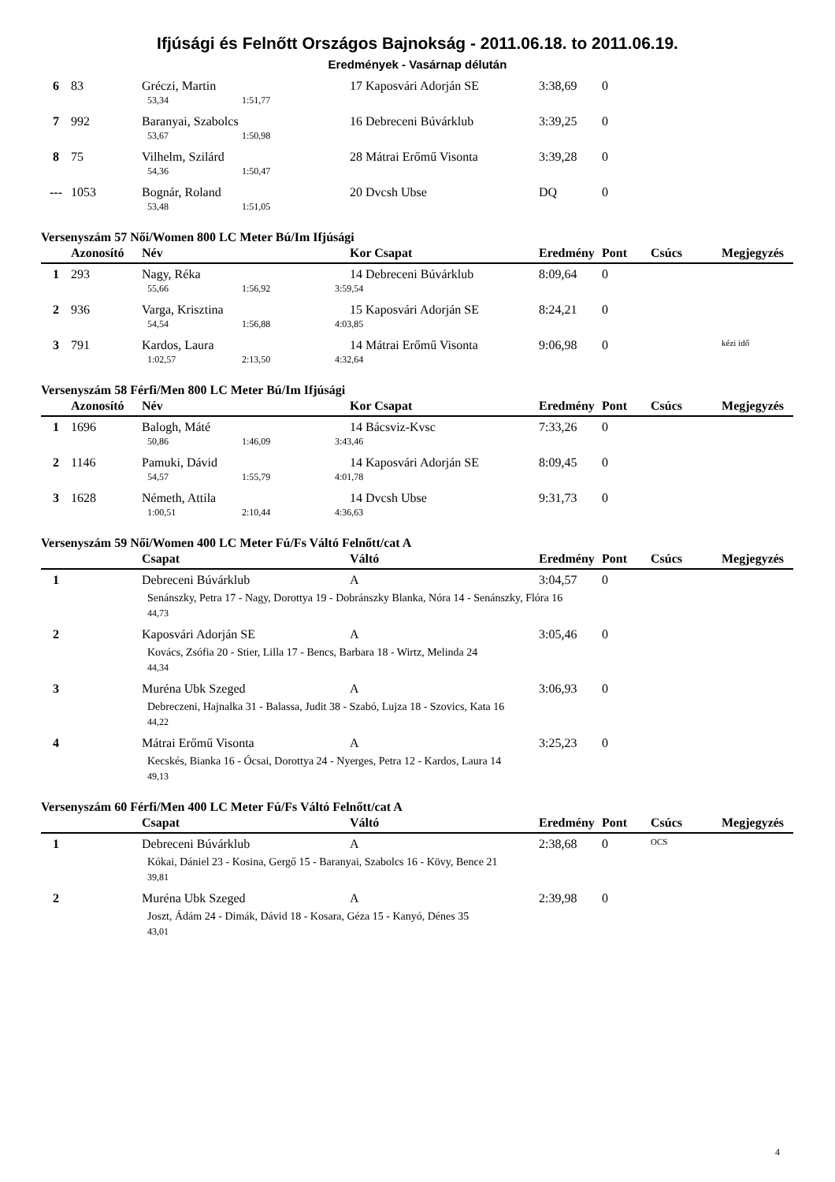Ifjúsági és Felnőtt Országos Bajnokság - 2011.06.18. to 2011.06.19.
Eredmények - Vasárnap délután
| 6 | 83 | Gréczi, Martin | | | 17 Kaposvári Adorján SE | 3:38,69 | 0 | | |
| | | 53,34 | 1:51,77 | | | | | | |
| 7 | 992 | Baranyai, Szabolcs | | | 16 Debreceni Búvárklub | 3:39,25 | 0 | | |
| | | 53,67 | 1:50,98 | | | | | | |
| 8 | 75 | Vilhelm, Szilárd | | | 28 Mátrai Erőmű Visonta | 3:39,28 | 0 | | |
| | | 54,36 | 1:50,47 | | | | | | |
| --- | 1053 | Bognár, Roland | | | 20 Dvcsh Ubse | DQ | 0 | | |
| | | 53,48 | 1:51,05 | | | | | | |
Versenyszám 57 Női/Women 800 LC Meter Bú/Im Ifjúsági
| | Azonosító | Név | | | Kor Csapat | Eredmény | Pont | Csúcs | Megjegyzés |
| --- | --- | --- | --- | --- | --- | --- | --- | --- | --- |
| 1 | 293 | Nagy, Réka | | | 14 Debreceni Búvárklub | 8:09,64 | 0 | | |
| | | 55,66 | 1:56,92 | 3:59,54 | | | | | |
| 2 | 936 | Varga, Krisztina | | | 15 Kaposvári Adorján SE | 8:24,21 | 0 | | |
| | | 54,54 | 1:56,88 | 4:03,85 | | | | | |
| 3 | 791 | Kardos, Laura | | | 14 Mátrai Erőmű Visonta | 9:06,98 | 0 | | kézi idő |
| | | 1:02,57 | 2:13,50 | 4:32,64 | | | | | |
Versenyszám 58 Férfi/Men 800 LC Meter Bú/Im Ifjúsági
| | Azonosító | Név | | | Kor Csapat | Eredmény | Pont | Csúcs | Megjegyzés |
| --- | --- | --- | --- | --- | --- | --- | --- | --- | --- |
| 1 | 1696 | Balogh, Máté | | | 14 Bácsviz-Kvsc | 7:33,26 | 0 | | |
| | | 50,86 | 1:46,09 | 3:43,46 | | | | | |
| 2 | 1146 | Pamuki, Dávid | | | 14 Kaposvári Adorján SE | 8:09,45 | 0 | | |
| | | 54,57 | 1:55,79 | 4:01,78 | | | | | |
| 3 | 1628 | Németh, Attila | | | 14 Dvcsh Ubse | 9:31,73 | 0 | | |
| | | 1:00,51 | 2:10,44 | 4:36,63 | | | | | |
Versenyszám 59 Női/Women 400 LC Meter Fú/Fs Váltó Felnőtt/cat A
| | | Csapat | Váltó | Eredmény | Pont | Csúcs | Megjegyzés |
| --- | --- | --- | --- | --- | --- | --- | --- |
| 1 | | Debreceni Búvárklub | A | 3:04,57 | 0 | | |
| | | Senánszky, Petra 17 - Nagy, Dorottya 19 - Dobránszky Blanka, Nóra 14 - Senánszky, Flóra 16 | | | | | |
| | | 44,73 | | | | | |
| 2 | | Kaposvári Adorján SE | A | 3:05,46 | 0 | | |
| | | Kovács, Zsófia 20 - Stier, Lilla 17 - Bencs, Barbara 18 - Wirtz, Melinda 24 | | | | | |
| | | 44,34 | | | | | |
| 3 | | Muréna Ubk Szeged | A | 3:06,93 | 0 | | |
| | | Debreczeni, Hajnalka 31 - Balassa, Judit 38 - Szabó, Lujza 18 - Szovics, Kata 16 | | | | | |
| | | 44,22 | | | | | |
| 4 | | Mátrai Erőmű Visonta | A | 3:25,23 | 0 | | |
| | | Kecskés, Bianka 16 - Ócsai, Dorottya 24 - Nyerges, Petra 12 - Kardos, Laura 14 | | | | | |
| | | 49,13 | | | | | |
Versenyszám 60 Férfi/Men 400 LC Meter Fú/Fs Váltó Felnőtt/cat A
| | | Csapat | Váltó | Eredmény | Pont | Csúcs | Megjegyzés |
| --- | --- | --- | --- | --- | --- | --- | --- |
| 1 | | Debreceni Búvárklub | A | 2:38,68 | 0 | OCS | |
| | | Kókai, Dániel 23 - Kosina, Gergő 15 - Baranyai, Szabolcs 16 - Kövy, Bence 21 | | | | | |
| | | 39,81 | | | | | |
| 2 | | Muréna Ubk Szeged | A | 2:39,98 | 0 | | |
| | | Joszt, Ádám 24 - Dimák, Dávid 18 - Kosara, Géza 15 - Kanyó, Dénes 35 | | | | | |
| | | 43,01 | | | | | |
4